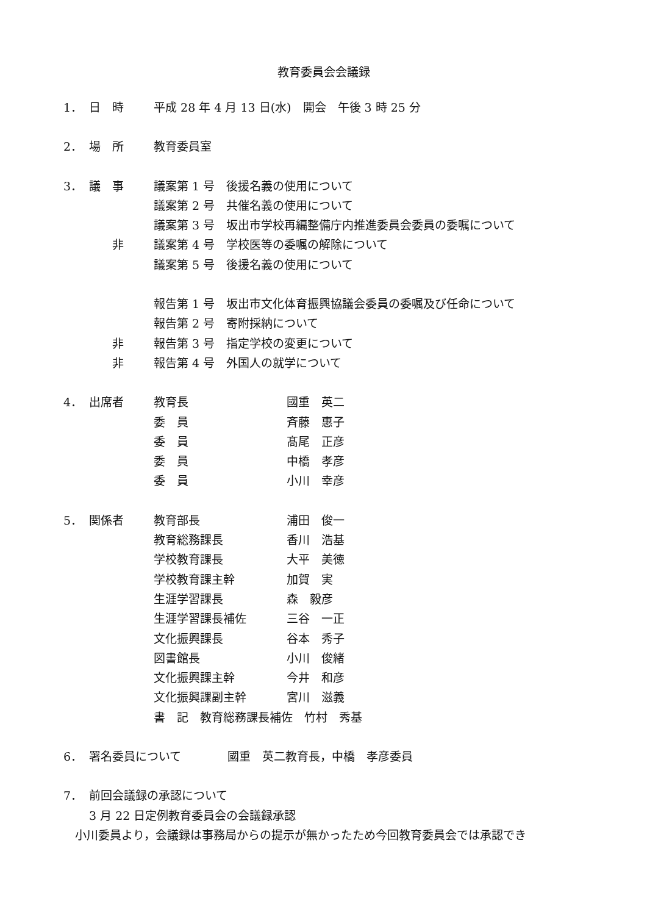教育委員会会議録
1． 日　時 平成 28 年 4 月 13 日(水)　開会　午後 3 時 25 分
2． 場　所 教育委員室
3． 議　事 議案第 1 号　後援名義の使用について
議案第 2 号　共催名義の使用について
議案第 3 号　坂出市学校再編整備庁内推進委員会委員の委嘱について
　　非 議案第 4 号　学校医等の委嘱の解除について
議案第 5 号　後援名義の使用について
報告第 1 号　坂出市文化体育振興協議会委員の委嘱及び任命について
報告第 2 号　寄附採納について
　　非 報告第 3 号　指定学校の変更について
　　非 報告第 4 号　外国人の就学について
4． 出席者 教育長 國重　英二
委　員 斉藤　惠子
委　員 髙尾　正彦
委　員 中橋　孝彦
委　員 小川　幸彦
5． 関係者 教育部長 浦田　俊一
教育総務課長 香川　浩基
学校教育課長 大平　美徳
学校教育課主幹 加賀　実
生涯学習課長 森　毅彦
生涯学習課長補佐 三谷　一正
文化振興課長 谷本　秀子
図書館長 小川　俊緒
文化振興課主幹 今井　和彦
文化振興課副主幹 宮川　滋義
書　記　教育総務課長補佐　竹村　秀基
6． 署名委員について　　　　國重　英二教育長，中橋　孝彦委員
7． 前回会議録の承認について
3 月 22 日定例教育委員会の会議録承認
　小川委員より，会議録は事務局からの提示が無かったため今回教育委員会では承認でき